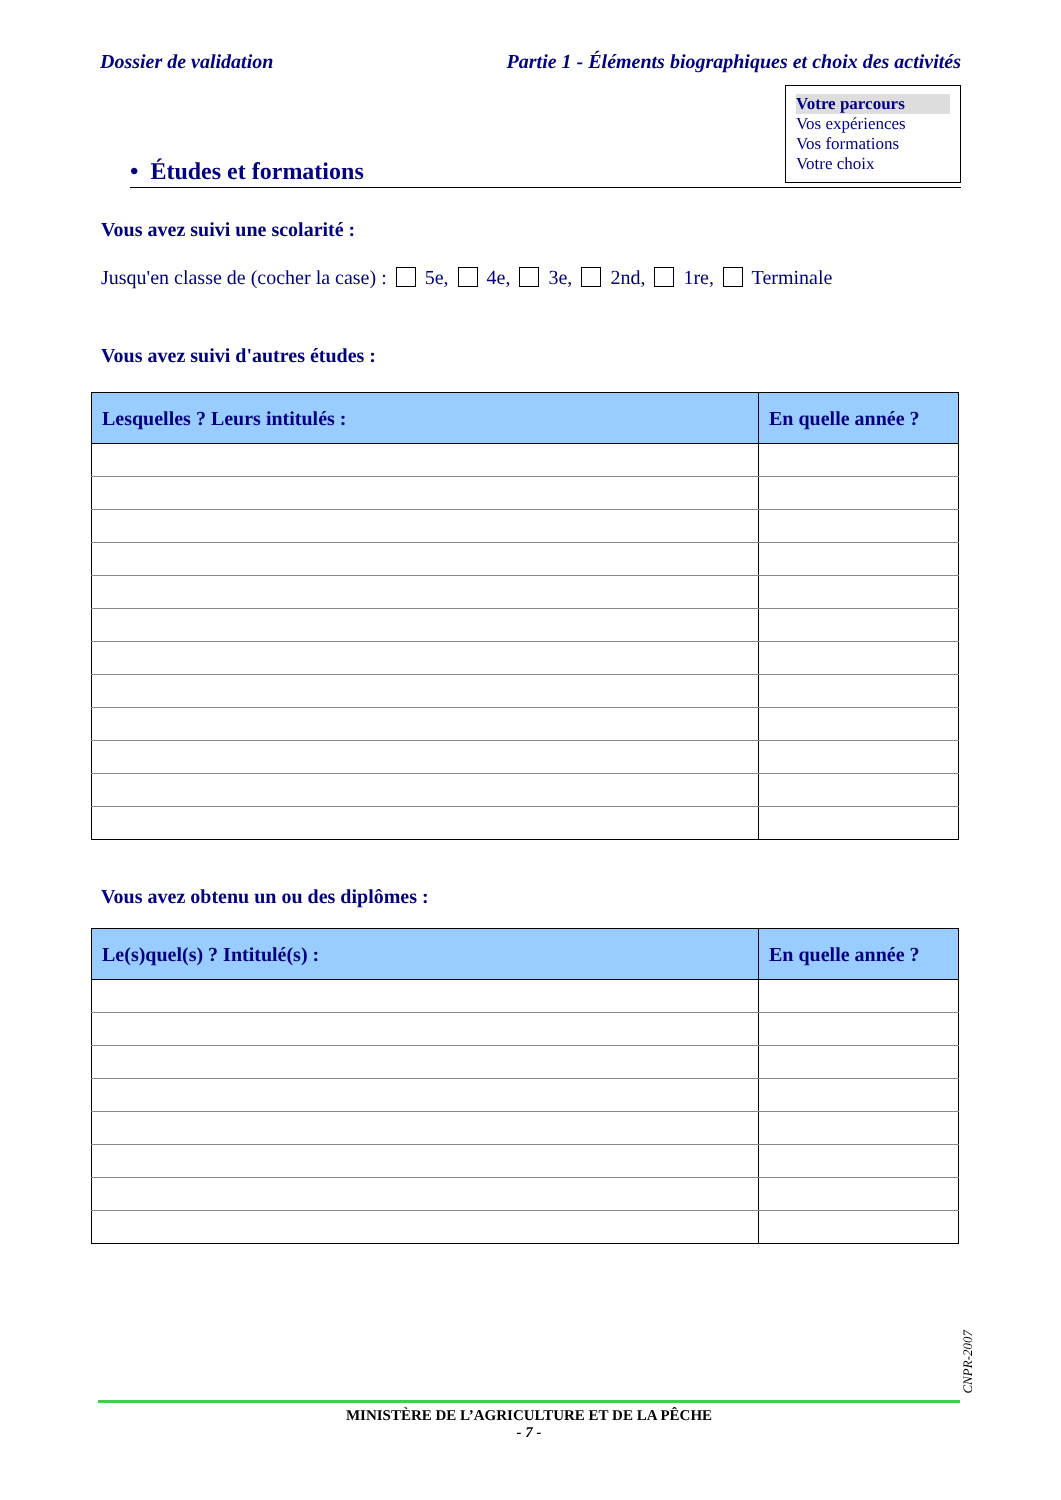Dossier de validation Partie 1 - Éléments biographiques et choix des activités
Votre parcours
Vos expériences
Vos formations
Votre choix
• Études et formations
Vous avez suivi une scolarité :
Jusqu'en classe de (cocher la case) : 5e, 4e, 3e, 2nd, 1re, Terminale
Vous avez suivi d'autres études :
| Lesquelles ? Leurs intitulés : | En quelle année ? |
| --- | --- |
Vous avez obtenu un ou des diplômes :
| Le(s)quel(s) ? Intitulé(s) : | En quelle année ? |
| --- | --- |
CNPR-2007
MINISTÈRE DE L’AGRICULTURE ET DE LA PÊCHE
- 7 -